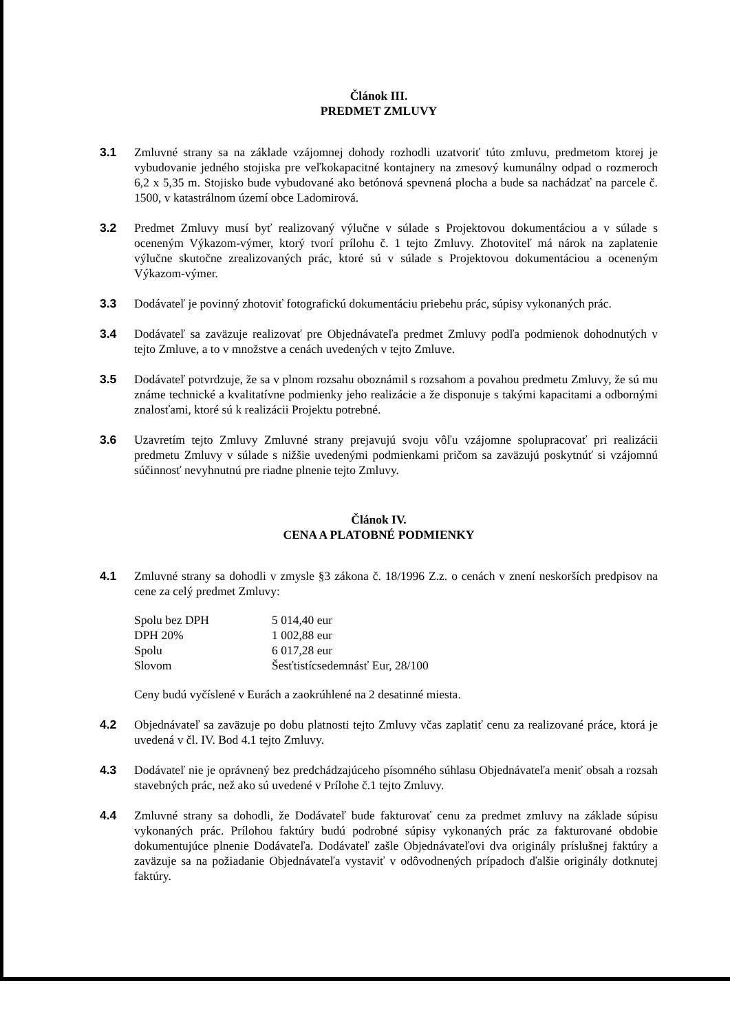Článok III.
PREDMET ZMLUVY
3.1 Zmluvné strany sa na základe vzájomnej dohody rozhodli uzatvoriť túto zmluvu, predmetom ktorej je vybudovanie jedného stojiska pre veľkokapacitné kontajnery na zmesový kumunálny odpad o rozmeroch 6,2 x 5,35 m. Stojisko bude vybudované ako betónová spevnená plocha a bude sa nachádzať na parcele č. 1500, v katastrálnom území obce Ladomirová.
3.2 Predmet Zmluvy musí byť realizovaný výlučne v súlade s Projektovou dokumentáciou a v súlade s oceneným Výkazom-výmer, ktorý tvorí prílohu č. 1 tejto Zmluvy. Zhotoviteľ má nárok na zaplatenie výlučne skutočne zrealizovaných prác, ktoré sú v súlade s Projektovou dokumentáciou a oceneným Výkazom-výmer.
3.3 Dodávateľ je povinný zhotoviť fotografickú dokumentáciu priebehu prác, súpisy vykonaných prác.
3.4 Dodávateľ sa zaväzuje realizovať pre Objednávateľa predmet Zmluvy podľa podmienok dohodnutých v tejto Zmluve, a to v množstve a cenách uvedených v tejto Zmluve.
3.5 Dodávateľ potvrdzuje, že sa v plnom rozsahu oboznámil s rozsahom a povahou predmetu Zmluvy, že sú mu známe technické a kvalitatívne podmienky jeho realizácie a že disponuje s takými kapacitami a odbornými znalosťami, ktoré sú k realizácii Projektu potrebné.
3.6 Uzavretím tejto Zmluvy Zmluvné strany prejavujú svoju vôľu vzájomne spolupracovať pri realizácii predmetu Zmluvy v súlade s nižšie uvedenými podmienkami pričom sa zaväzujú poskytnúť si vzájomnú súčinnosť nevyhnutnú pre riadne plnenie tejto Zmluvy.
Článok IV.
CENA A PLATOBNÉ PODMIENKY
4.1 Zmluvné strany sa dohodli v zmysle §3 zákona č. 18/1996 Z.z. o cenách v znení neskorších predpisov na cene za celý predmet Zmluvy:
| Spolu bez DPH | 5 014,40 eur |
| DPH 20% | 1 002,88 eur |
| Spolu | 6 017,28 eur |
| Slovom | Šesťtistícsedemnásť Eur, 28/100 |
Ceny budú vyčíslené v Eurách a zaokrúhlené na 2 desatinné miesta.
4.2 Objednávateľ sa zaväzuje po dobu platnosti tejto Zmluvy včas zaplatiť cenu za realizované práce, ktorá je uvedená v čl. IV. Bod 4.1 tejto Zmluvy.
4.3 Dodávateľ nie je oprávnený bez predchádzajúceho písomného súhlasu Objednávateľa meniť obsah a rozsah stavebných prác, než ako sú uvedené v Prílohe č.1 tejto Zmluvy.
4.4 Zmluvné strany sa dohodli, že Dodávateľ bude fakturovať cenu za predmet zmluvy na základe súpisu vykonaných prác. Prílohou faktúry budú podrobné súpisy vykonaných prác za fakturované obdobie dokumentujúce plnenie Dodávateľa. Dodávateľ zašle Objednávateľovi dva originály príslušnej faktúry a zaväzuje sa na požiadanie Objednávateľa vystaviť v odôvodnených prípadoch ďalšie originály dotknutej faktúry.